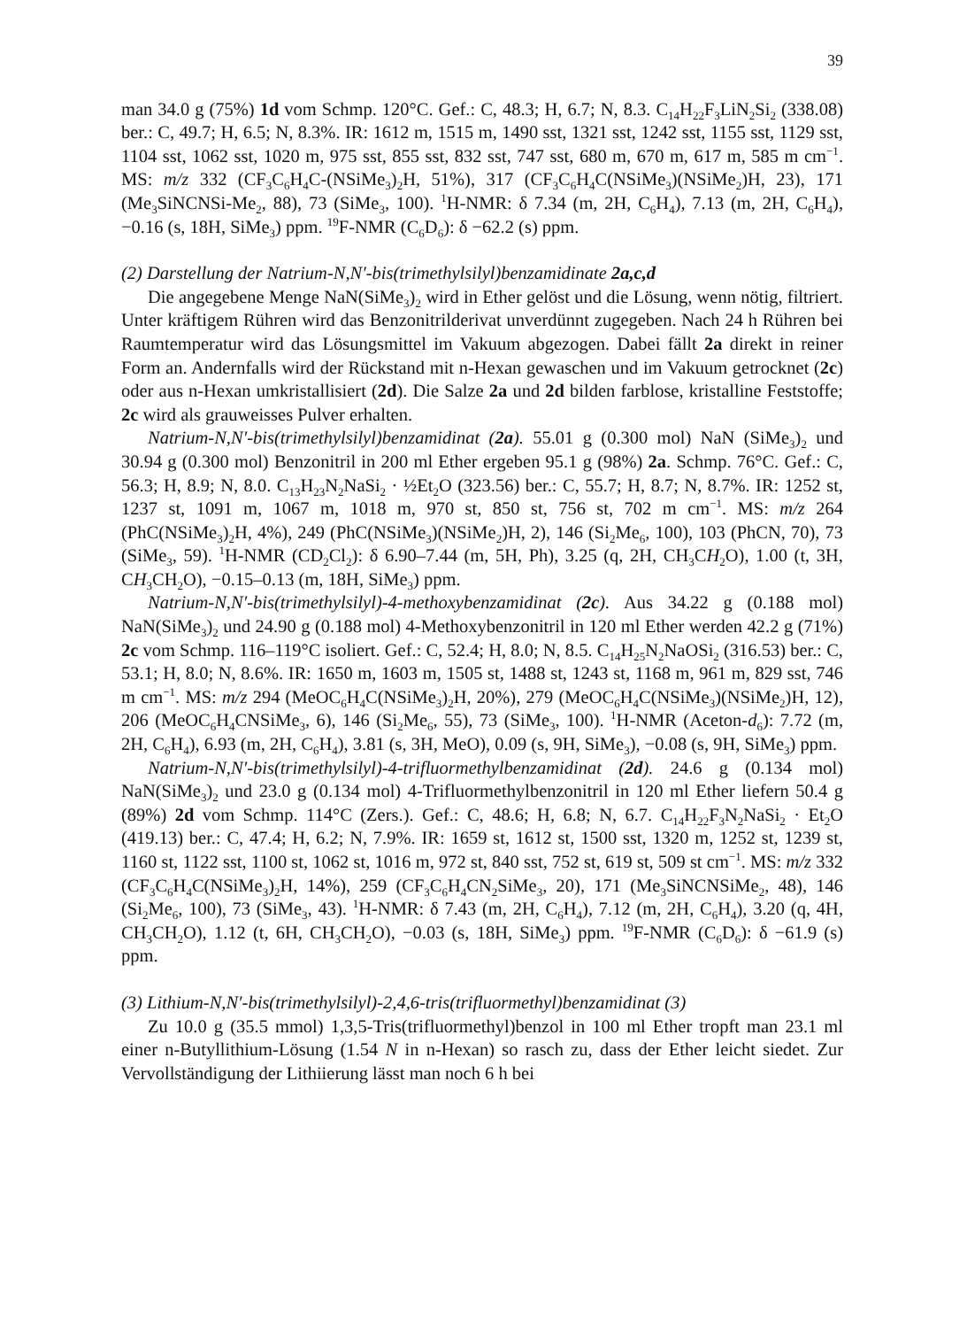39
man 34.0 g (75%) 1d vom Schmp. 120°C. Gef.: C, 48.3; H, 6.7; N, 8.3. C<sub>14</sub>H<sub>22</sub>F<sub>3</sub>LiN<sub>2</sub>Si<sub>2</sub> (338.08) ber.: C, 49.7; H, 6.5; N, 8.3%. IR: 1612 m, 1515 m, 1490 sst, 1321 sst, 1242 sst, 1155 sst, 1129 sst, 1104 sst, 1062 sst, 1020 m, 975 sst, 855 sst, 832 sst, 747 sst, 680 m, 670 m, 617 m, 585 m cm<sup>−1</sup>. MS: m/z 332 (CF<sub>3</sub>C<sub>6</sub>H<sub>4</sub>C-(NSiMe<sub>3</sub>)<sub>2</sub>H, 51%), 317 (CF<sub>3</sub>C<sub>6</sub>H<sub>4</sub>C(NSiMe<sub>3</sub>)(NSiMe<sub>2</sub>)H, 23), 171 (Me<sub>3</sub>SiNCNSi-Me<sub>2</sub>, 88), 73 (SiMe<sub>3</sub>, 100). <sup>1</sup>H-NMR: δ 7.34 (m, 2H, C<sub>6</sub>H<sub>4</sub>), 7.13 (m, 2H, C<sub>6</sub>H<sub>4</sub>), −0.16 (s, 18H, SiMe<sub>3</sub>) ppm. <sup>19</sup>F-NMR (C<sub>6</sub>D<sub>6</sub>): δ −62.2 (s) ppm.
(2) Darstellung der Natrium-N,N′-bis(trimethylsilyl)benzamidinate 2a,c,d
Die angegebene Menge NaN(SiMe<sub>3</sub>)<sub>2</sub> wird in Ether gelöst und die Lösung, wenn nötig, filtriert. Unter kräftigem Rühren wird das Benzonitrilderivat unverdünnt zugegeben. Nach 24 h Rühren bei Raumtemperatur wird das Lösungsmittel im Vakuum abgezogen. Dabei fällt 2a direkt in reiner Form an. Andernfalls wird der Rückstand mit n-Hexan gewaschen und im Vakuum getrocknet (2c) oder aus n-Hexan umkristallisiert (2d). Die Salze 2a und 2d bilden farblose, kristalline Feststoffe; 2c wird als grauweisses Pulver erhalten.
Natrium-N,N′-bis(trimethylsilyl)benzamidinat (2a). 55.01 g (0.300 mol) NaN (SiMe<sub>3</sub>)<sub>2</sub> und 30.94 g (0.300 mol) Benzonitril in 200 ml Ether ergeben 95.1 g (98%) 2a. Schmp. 76°C. Gef.: C, 56.3; H, 8.9; N, 8.0. C<sub>13</sub>H<sub>23</sub>N<sub>2</sub>NaSi<sub>2</sub> · ½Et<sub>2</sub>O (323.56) ber.: C, 55.7; H, 8.7; N, 8.7%. IR: 1252 st, 1237 st, 1091 m, 1067 m, 1018 m, 970 st, 850 st, 756 st, 702 m cm<sup>−1</sup>. MS: m/z 264 (PhC(NSiMe<sub>3</sub>)<sub>2</sub>H, 4%), 249 (PhC(NSiMe<sub>3</sub>)(NSiMe<sub>2</sub>)H, 2), 146 (Si<sub>2</sub>Me<sub>6</sub>, 100), 103 (PhCN, 70), 73 (SiMe<sub>3</sub>, 59). <sup>1</sup>H-NMR (CD<sub>2</sub>Cl<sub>2</sub>): δ 6.90–7.44 (m, 5H, Ph), 3.25 (q, 2H, CH<sub>3</sub>CH<sub>2</sub>O), 1.00 (t, 3H, CH<sub>3</sub>CH<sub>2</sub>O), −0.15–0.13 (m, 18H, SiMe<sub>3</sub>) ppm.
Natrium-N,N′-bis(trimethylsilyl)-4-methoxybenzamidinat (2c). Aus 34.22 g (0.188 mol) NaN(SiMe<sub>3</sub>)<sub>2</sub> und 24.90 g (0.188 mol) 4-Methoxybenzonitril in 120 ml Ether werden 42.2 g (71%) 2c vom Schmp. 116–119°C isoliert. Gef.: C, 52.4; H, 8.0; N, 8.5. C<sub>14</sub>H<sub>25</sub>N<sub>2</sub>NaOSi<sub>2</sub> (316.53) ber.: C, 53.1; H, 8.0; N, 8.6%. IR: 1650 m, 1603 m, 1505 st, 1488 st, 1243 st, 1168 m, 961 m, 829 sst, 746 m cm<sup>−1</sup>. MS: m/z 294 (MeOC<sub>6</sub>H<sub>4</sub>C(NSiMe<sub>3</sub>)<sub>2</sub>H, 20%), 279 (MeOC<sub>6</sub>H<sub>4</sub>C(NSiMe<sub>3</sub>)(NSiMe<sub>2</sub>)H, 12), 206 (MeOC<sub>6</sub>H<sub>4</sub>CNSiMe<sub>3</sub>, 6), 146 (Si<sub>2</sub>Me<sub>6</sub>, 55), 73 (SiMe<sub>3</sub>, 100). <sup>1</sup>H-NMR (Aceton-d<sub>6</sub>): 7.72 (m, 2H, C<sub>6</sub>H<sub>4</sub>), 6.93 (m, 2H, C<sub>6</sub>H<sub>4</sub>), 3.81 (s, 3H, MeO), 0.09 (s, 9H, SiMe<sub>3</sub>), −0.08 (s, 9H, SiMe<sub>3</sub>) ppm.
Natrium-N,N′-bis(trimethylsilyl)-4-trifluormethylbenzamidinat (2d). 24.6 g (0.134 mol) NaN(SiMe<sub>3</sub>)<sub>2</sub> und 23.0 g (0.134 mol) 4-Trifluormethylbenzonitril in 120 ml Ether liefern 50.4 g (89%) 2d vom Schmp. 114°C (Zers.). Gef.: C, 48.6; H, 6.8; N, 6.7. C<sub>14</sub>H<sub>22</sub>F<sub>3</sub>N<sub>2</sub>NaSi<sub>2</sub> · Et<sub>2</sub>O (419.13) ber.: C, 47.4; H, 6.2; N, 7.9%. IR: 1659 st, 1612 st, 1500 sst, 1320 m, 1252 st, 1239 st, 1160 st, 1122 sst, 1100 st, 1062 st, 1016 m, 972 st, 840 sst, 752 st, 619 st, 509 st cm<sup>−1</sup>. MS: m/z 332 (CF<sub>3</sub>C<sub>6</sub>H<sub>4</sub>C(NSiMe<sub>3</sub>)<sub>2</sub>H, 14%), 259 (CF<sub>3</sub>C<sub>6</sub>H<sub>4</sub>CN<sub>2</sub>SiMe<sub>3</sub>, 20), 171 (Me<sub>3</sub>SiNCNSiMe<sub>2</sub>, 48), 146 (Si<sub>2</sub>Me<sub>6</sub>, 100), 73 (SiMe<sub>3</sub>, 43). <sup>1</sup>H-NMR: δ 7.43 (m, 2H, C<sub>6</sub>H<sub>4</sub>), 7.12 (m, 2H, C<sub>6</sub>H<sub>4</sub>), 3.20 (q, 4H, CH<sub>3</sub>CH<sub>2</sub>O), 1.12 (t, 6H, CH<sub>3</sub>CH<sub>2</sub>O), −0.03 (s, 18H, SiMe<sub>3</sub>) ppm. <sup>19</sup>F-NMR (C<sub>6</sub>D<sub>6</sub>): δ −61.9 (s) ppm.
(3) Lithium-N,N′-bis(trimethylsilyl)-2,4,6-tris(trifluormethyl)benzamidinat (3)
Zu 10.0 g (35.5 mmol) 1,3,5-Tris(trifluormethyl)benzol in 100 ml Ether tropft man 23.1 ml einer n-Butyllithium-Lösung (1.54 N in n-Hexan) so rasch zu, dass der Ether leicht siedet. Zur Vervollständigung der Lithiierung lässt man noch 6 h bei